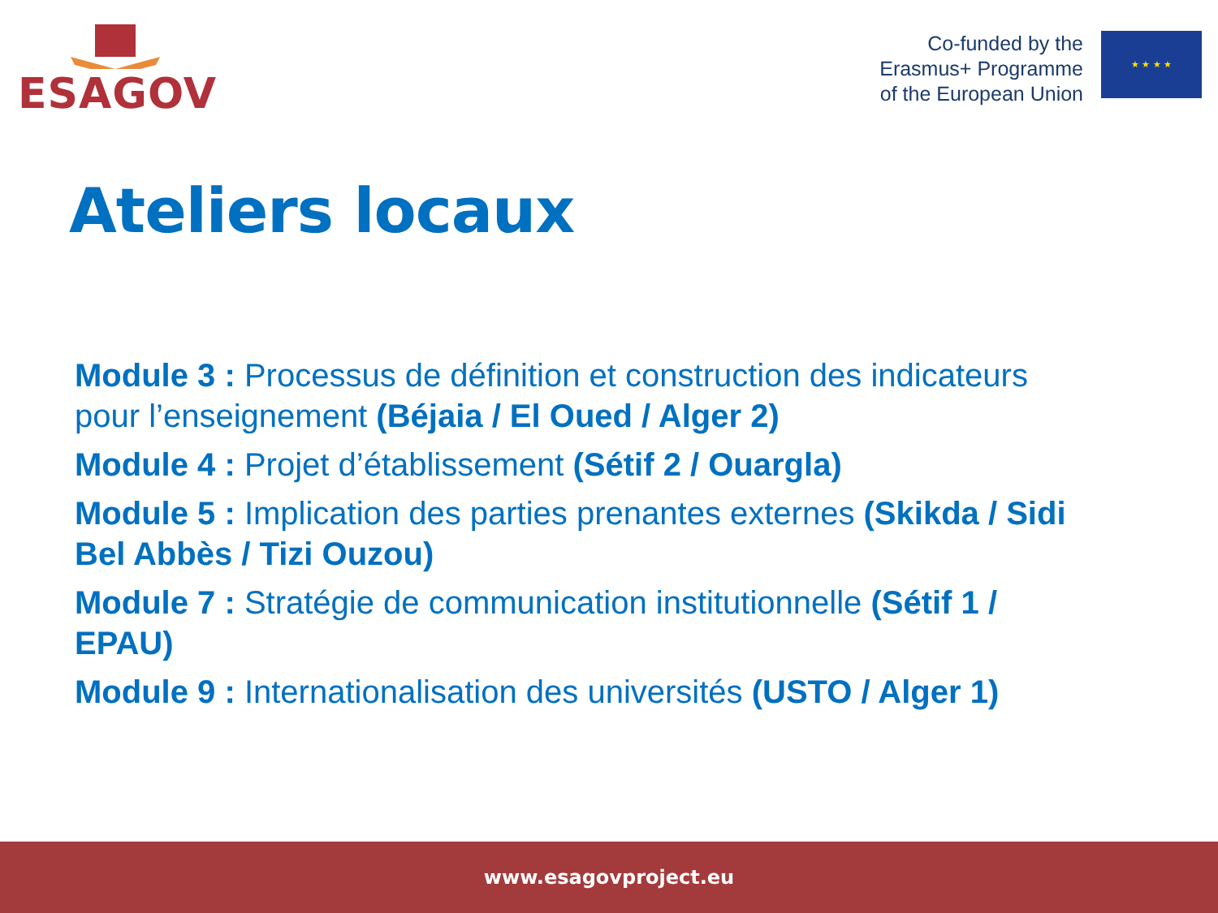ESAGOV
Co-funded by the
Erasmus+ Programme
of the European Union
★ ★ ★ ★
Ateliers locaux
Module 3 : Processus de définition et construction des indicateurs pour l’enseignement (Béjaia / El Oued / Alger 2)
Module 4 : Projet d’établissement (Sétif 2 / Ouargla)
Module 5 : Implication des parties prenantes externes (Skikda / Sidi Bel Abbès / Tizi Ouzou)
Module 7 : Stratégie de communication institutionnelle (Sétif 1 / EPAU)
Module 9 : Internationalisation des universités (USTO / Alger 1)
www.esagovproject.eu